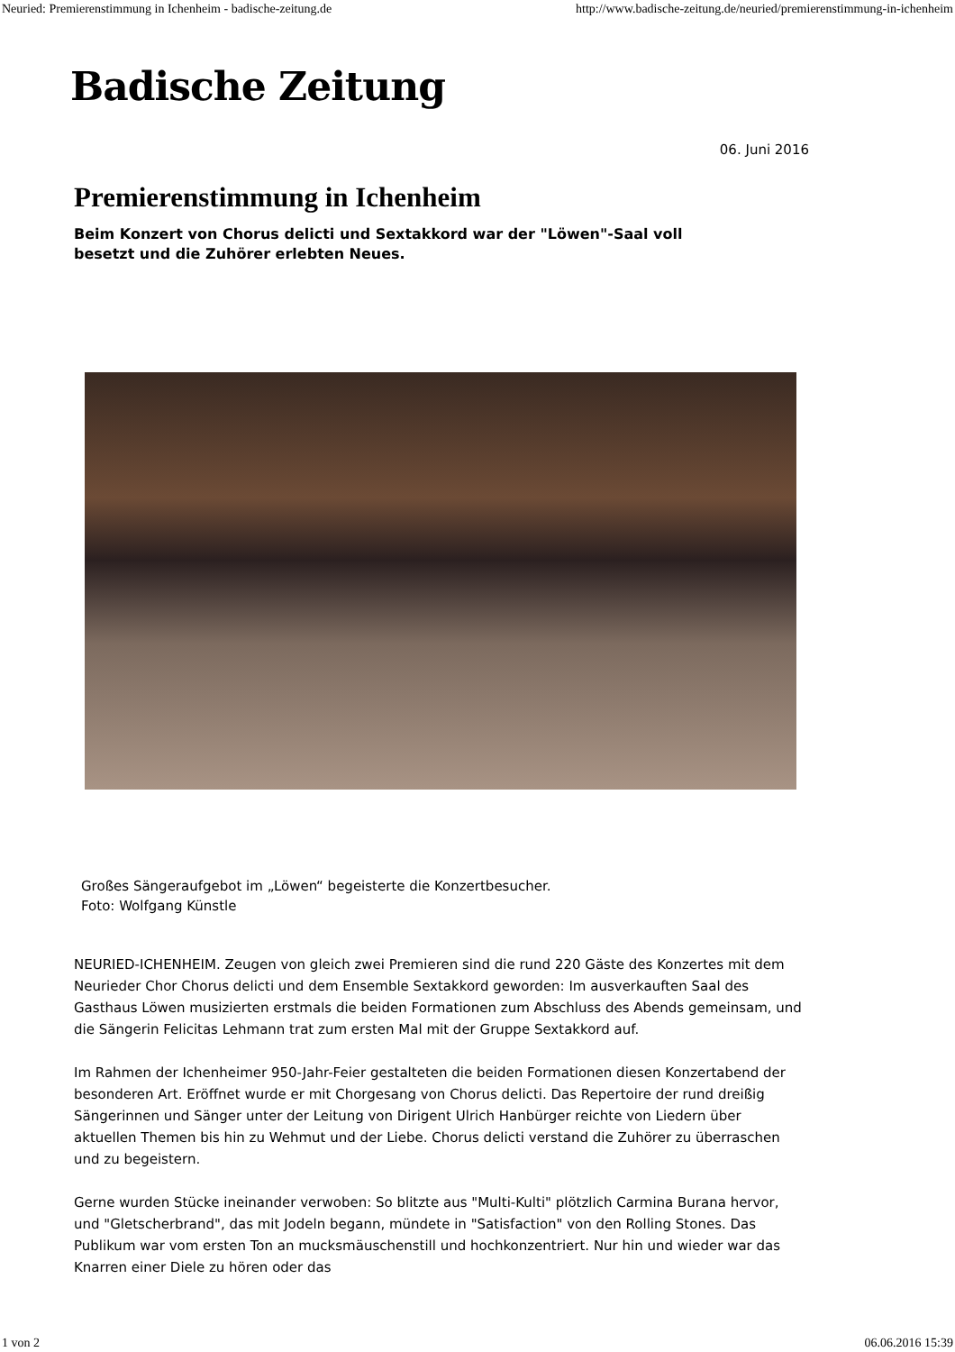Neuried: Premierenstimmung in Ichenheim - badische-zeitung.de http://www.badische-zeitung.de/neuried/premierenstimmung-in-ichenheim
Badische Zeitung
06. Juni 2016
Premierenstimmung in Ichenheim
Beim Konzert von Chorus delicti und Sextakkord war der "Löwen"-Saal voll besetzt und die Zuhörer erlebten Neues.
Großes Sängeraufgebot im „Löwen“ begeisterte die Konzertbesucher.
Foto: Wolfgang Künstle
NEURIED-ICHENHEIM. Zeugen von gleich zwei Premieren sind die rund 220 Gäste des Konzertes mit dem Neurieder Chor Chorus delicti und dem Ensemble Sextakkord geworden: Im ausverkauften Saal des Gasthaus Löwen musizierten erstmals die beiden Formationen zum Abschluss des Abends gemeinsam, und die Sängerin Felicitas Lehmann trat zum ersten Mal mit der Gruppe Sextakkord auf.
Im Rahmen der Ichenheimer 950-Jahr-Feier gestalteten die beiden Formationen diesen Konzertabend der besonderen Art. Eröffnet wurde er mit Chorgesang von Chorus delicti. Das Repertoire der rund dreißig Sängerinnen und Sänger unter der Leitung von Dirigent Ulrich Hanbürger reichte von Liedern über aktuellen Themen bis hin zu Wehmut und der Liebe. Chorus delicti verstand die Zuhörer zu überraschen und zu begeistern.
Gerne wurden Stücke ineinander verwoben: So blitzte aus "Multi-Kulti" plötzlich Carmina Burana hervor, und "Gletscherbrand", das mit Jodeln begann, mündete in "Satisfaction" von den Rolling Stones. Das Publikum war vom ersten Ton an mucksmäuschenstill und hochkonzentriert. Nur hin und wieder war das Knarren einer Diele zu hören oder das
1 von 2 06.06.2016 15:39